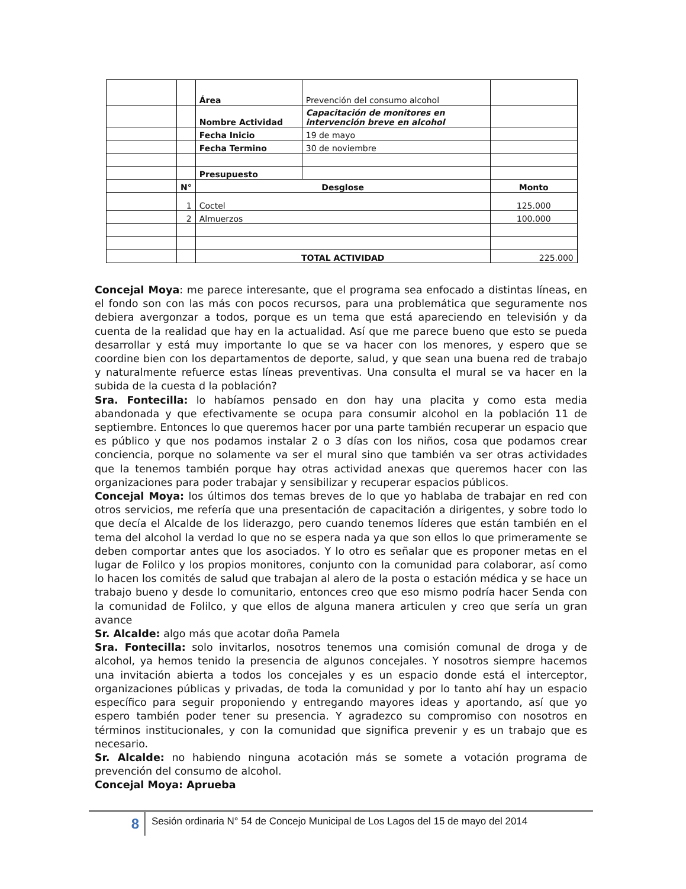| | | Área | Prevención del consumo alcohol | |
| | | Nombre Actividad | Capacitación de monitores en intervención breve en alcohol | |
| | | Fecha Inicio | 19 de mayo | |
| | | Fecha Termino | 30 de noviembre | |
| | | Presupuesto | | |
| | N° | Desglose | | Monto |
| | 1 | Coctel | | 125.000 |
| | 2 | Almuerzos | | 100.000 |
| | | TOTAL ACTIVIDAD | | 225.000 |
Concejal Moya: me parece interesante, que el programa sea enfocado a distintas líneas, en el fondo son con las más con pocos recursos, para una problemática que seguramente nos debiera avergonzar a todos, porque es un tema que está apareciendo en televisión y da cuenta de la realidad que hay en la actualidad. Así que me parece bueno que esto se pueda desarrollar y está muy importante lo que se va hacer con los menores, y espero que se coordine bien con los departamentos de deporte, salud, y que sean una buena red de trabajo y naturalmente refuerce estas líneas preventivas. Una consulta el mural se va hacer en la subida de la cuesta d la población?
Sra. Fontecilla: lo habíamos pensado en don hay una placita y como esta media abandonada y que efectivamente se ocupa para consumir alcohol en la población 11 de septiembre. Entonces lo que queremos hacer por una parte también recuperar un espacio que es público y que nos podamos instalar 2 o 3 días con los niños, cosa que podamos crear conciencia, porque no solamente va ser el mural sino que también va ser otras actividades que la tenemos también porque hay otras actividad anexas que queremos hacer con las organizaciones para poder trabajar y sensibilizar y recuperar espacios públicos.
Concejal Moya: los últimos dos temas breves de lo que yo hablaba de trabajar en red con otros servicios, me refería que una presentación de capacitación a dirigentes, y sobre todo lo que decía el Alcalde de los liderazgo, pero cuando tenemos líderes que están también en el tema del alcohol la verdad lo que no se espera nada ya que son ellos lo que primeramente se deben comportar antes que los asociados. Y lo otro es señalar que es proponer metas en el lugar de Folilco y los propios monitores, conjunto con la comunidad para colaborar, así como lo hacen los comités de salud que trabajan al alero de la posta o estación médica y se hace un trabajo bueno y desde lo comunitario, entonces creo que eso mismo podría hacer Senda con la comunidad de Folilco, y que ellos de alguna manera articulen y creo que sería un gran avance
Sr. Alcalde: algo más que acotar doña Pamela
Sra. Fontecilla: solo invitarlos, nosotros tenemos una comisión comunal de droga y de alcohol, ya hemos tenido la presencia de algunos concejales. Y nosotros siempre hacemos una invitación abierta a todos los concejales y es un espacio donde está el interceptor, organizaciones públicas y privadas, de toda la comunidad y por lo tanto ahí hay un espacio específico para seguir proponiendo y entregando mayores ideas y aportando, así que yo espero también poder tener su presencia. Y agradezco su compromiso con nosotros en términos institucionales, y con la comunidad que significa prevenir y es un trabajo que es necesario.
Sr. Alcalde: no habiendo ninguna acotación más se somete a votación programa de prevención del consumo de alcohol.
Concejal Moya: Aprueba
8
Sesión ordinaria N° 54 de Concejo Municipal de Los Lagos del 15 de mayo del 2014